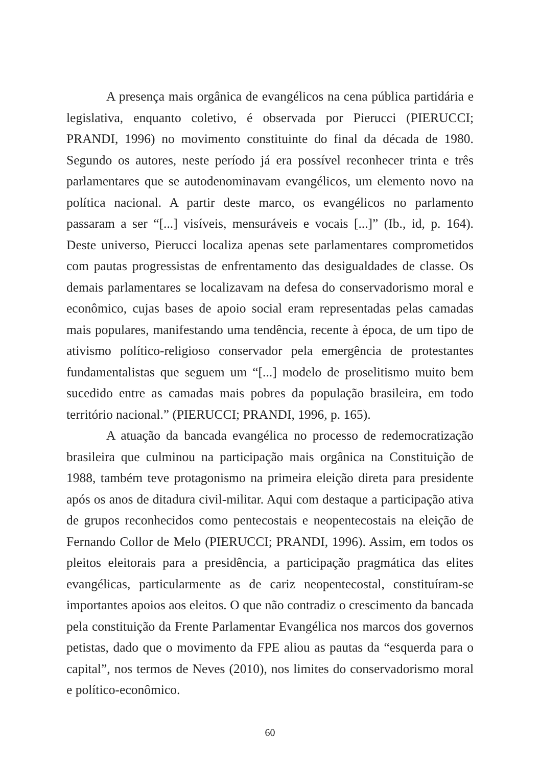A presença mais orgânica de evangélicos na cena pública partidária e legislativa, enquanto coletivo, é observada por Pierucci (PIERUCCI; PRANDI, 1996) no movimento constituinte do final da década de 1980. Segundo os autores, neste período já era possível reconhecer trinta e três parlamentares que se autodenominavam evangélicos, um elemento novo na política nacional. A partir deste marco, os evangélicos no parlamento passaram a ser “[...] visíveis, mensuráveis e vocais [...]” (Ib., id, p. 164). Deste universo, Pierucci localiza apenas sete parlamentares comprometidos com pautas progressistas de enfrentamento das desigualdades de classe. Os demais parlamentares se localizavam na defesa do conservadorismo moral e econômico, cujas bases de apoio social eram representadas pelas camadas mais populares, manifestando uma tendência, recente à época, de um tipo de ativismo político-religioso conservador pela emergência de protestantes fundamentalistas que seguem um “[...] modelo de proselitismo muito bem sucedido entre as camadas mais pobres da população brasileira, em todo território nacional.” (PIERUCCI; PRANDI, 1996, p. 165).
A atuação da bancada evangélica no processo de redemocratização brasileira que culminou na participação mais orgânica na Constituição de 1988, também teve protagonismo na primeira eleição direta para presidente após os anos de ditadura civil-militar. Aqui com destaque a participação ativa de grupos reconhecidos como pentecostais e neopentecostais na eleição de Fernando Collor de Melo (PIERUCCI; PRANDI, 1996). Assim, em todos os pleitos eleitorais para a presidência, a participação pragmática das elites evangélicas, particularmente as de cariz neopentecostal, constituíram-se importantes apoios aos eleitos. O que não contradiz o crescimento da bancada pela constituição da Frente Parlamentar Evangélica nos marcos dos governos petistas, dado que o movimento da FPE aliou as pautas da “esquerda para o capital”, nos termos de Neves (2010), nos limites do conservadorismo moral e político-econômico.
60